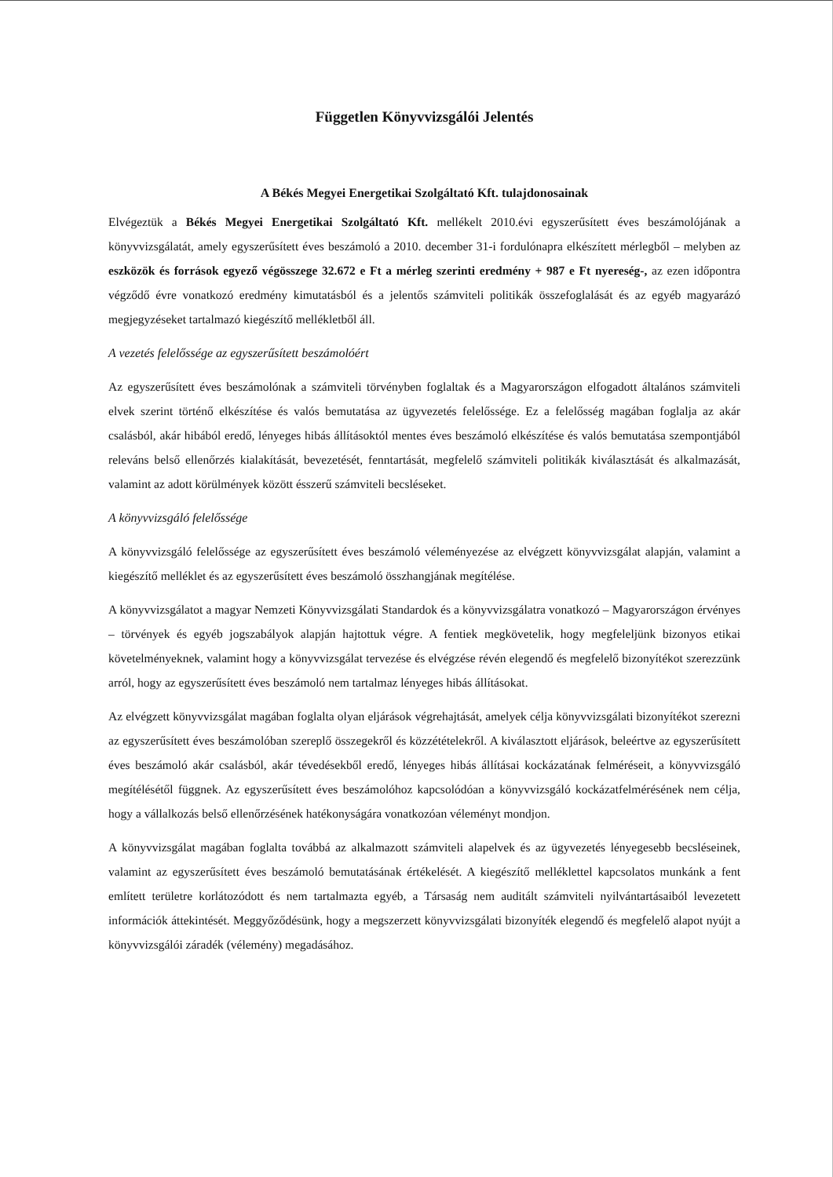Független Könyvvizsgálói Jelentés
A Békés Megyei Energetikai Szolgáltató Kft. tulajdonosainak
Elvégeztük a Békés Megyei Energetikai Szolgáltató Kft. mellékelt 2010.évi egyszerűsített éves beszámolójának a könyvvizsgálatát, amely egyszerűsített éves beszámoló a 2010. december 31-i fordulónapra elkészített mérlegből – melyben az eszközök és források egyező végösszege 32.672 e Ft a mérleg szerinti eredmény + 987 e Ft nyereség-, az ezen időpontra végződő évre vonatkozó eredmény kimutatásból és a jelentős számviteli politikák összefoglalását és az egyéb magyarázó megjegyzéseket tartalmazó kiegészítő mellékletből áll.
A vezetés felelőssége az egyszerűsített beszámolóért
Az egyszerűsített éves beszámolónak a számviteli törvényben foglaltak és a Magyarországon elfogadott általános számviteli elvek szerint történő elkészítése és valós bemutatása az ügyvezetés felelőssége. Ez a felelősség magában foglalja az akár csalásból, akár hibából eredő, lényeges hibás állításoktól mentes éves beszámoló elkészítése és valós bemutatása szempontjából releváns belső ellenőrzés kialakítását, bevezetését, fenntartását, megfelelő számviteli politikák kiválasztását és alkalmazását, valamint az adott körülmények között ésszerű számviteli becsléseket.
A könyvvizsgáló felelőssége
A könyvvizsgáló felelőssége az egyszerűsített éves beszámoló véleményezése az elvégzett könyvvizsgálat alapján, valamint a kiegészítő melléklet és az egyszerűsített éves beszámoló összhangjának megítélése.
A könyvvizsgálatot a magyar Nemzeti Könyvvizsgálati Standardok és a könyvvizsgálatra vonatkozó – Magyarországon érvényes – törvények és egyéb jogszabályok alapján hajtottuk végre. A fentiek megkövetelik, hogy megfeleljünk bizonyos etikai követelményeknek, valamint hogy a könyvvizsgálat tervezése és elvégzése révén elegendő és megfelelő bizonyítékot szerezzünk arról, hogy az egyszerűsített éves beszámoló nem tartalmaz lényeges hibás állításokat.
Az elvégzett könyvvizsgálat magában foglalta olyan eljárások végrehajtását, amelyek célja könyvvizsgálati bizonyítékot szerezni az egyszerűsített éves beszámolóban szereplő összegekről és közzétételekről. A kiválasztott eljárások, beleértve az egyszerűsített éves beszámoló akár csalásból, akár tévedésekből eredő, lényeges hibás állításai kockázatának felméréseit, a könyvvizsgáló megítélésétől függnek. Az egyszerűsített éves beszámolóhoz kapcsolódóan a könyvvizsgáló kockázatfelmérésének nem célja, hogy a vállalkozás belső ellenőrzésének hatékonyságára vonatkozóan véleményt mondjon.
A könyvvizsgálat magában foglalta továbbá az alkalmazott számviteli alapelvek és az ügyvezetés lényegesebb becsléseinek, valamint az egyszerűsített éves beszámoló bemutatásának értékelését. A kiegészítő melléklettel kapcsolatos munkánk a fent említett területre korlátozódott és nem tartalmazta egyéb, a Társaság nem auditált számviteli nyilvántartásaiból levezetett információk áttekintését. Meggyőződésünk, hogy a megszerzett könyvvizsgálati bizonyíték elegendő és megfelelő alapot nyújt a könyvvizsgálói záradék (vélemény) megadásához.